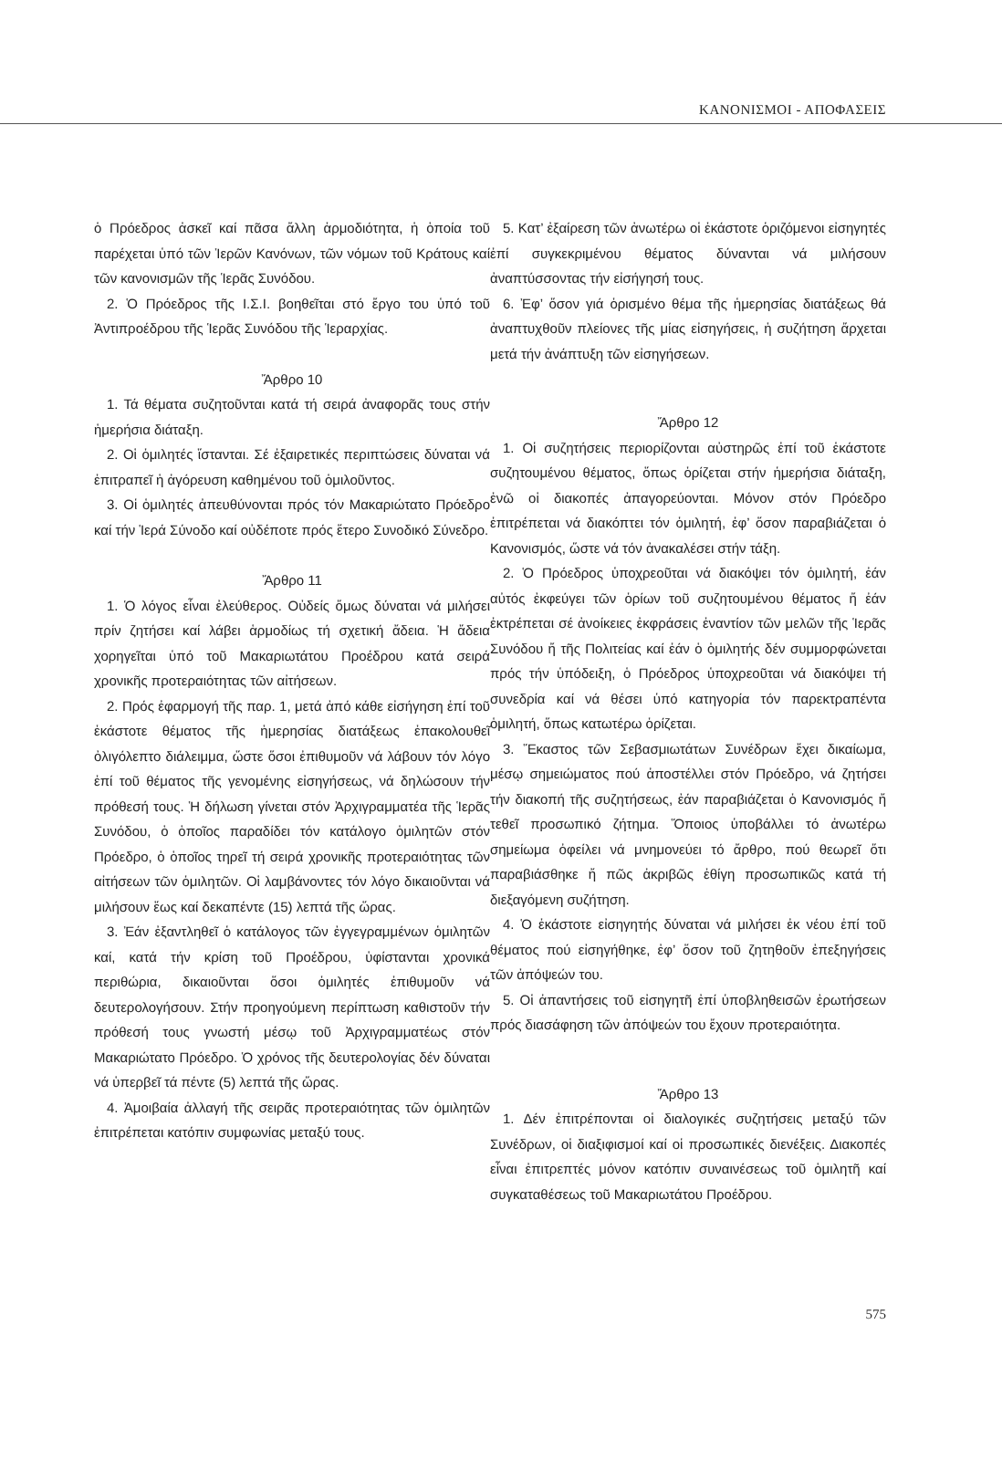ΚΑΝΟΝΙΣΜΟΙ - ΑΠΟΦΑΣΕΙΣ
ὁ Πρόεδρος ἀσκεῖ καί πᾶσα ἄλλη ἁρμοδιότητα, ἡ ὁποία τοῦ παρέχεται ὑπό τῶν Ἱερῶν Κανόνων, τῶν νόμων τοῦ Κράτους καί τῶν κανονισμῶν τῆς Ἱερᾶς Συνόδου.
2. Ὁ Πρόεδρος τῆς Ι.Σ.Ι. βοηθεῖται στό ἔργο του ὑπό τοῦ Ἀντιπροέδρου τῆς Ἱερᾶς Συνόδου τῆς Ἱεραρχίας.
Ἄρθρο 10
1. Τά θέματα συζητοῦνται κατά τή σειρά ἀναφορᾶς τους στήν ἡμερήσια διάταξη.
2. Οἱ ὁμιλητές ἵστανται. Σέ ἐξαιρετικές περιπτώσεις δύναται νά ἐπιτραπεῖ ἡ ἀγόρευση καθημένου τοῦ ὁμιλοῦντος.
3. Οἱ ὁμιλητές ἀπευθύνονται πρός τόν Μακαριώτατο Πρόεδρο καί τήν Ἱερά Σύνοδο καί οὐδέποτε πρός ἕτερο Συνοδικό Σύνεδρο.
Ἄρθρο 11
1. Ὁ λόγος εἶναι ἐλεύθερος. Οὐδείς ὅμως δύναται νά μιλήσει πρίν ζητήσει καί λάβει ἁρμοδίως τή σχετική ἄδεια. Ἡ ἄδεια χορηγεῖται ὑπό τοῦ Μακαριωτάτου Προέδρου κατά σειρά χρονικῆς προτεραιότητας τῶν αἰτήσεων.
2. Πρός ἐφαρμογή τῆς παρ. 1, μετά ἀπό κάθε εἰσήγηση ἐπί τοῦ ἑκάστοτε θέματος τῆς ἡμερησίας διατάξεως ἐπακολουθεῖ ὀλιγόλεπτο διάλειμμα, ὥστε ὅσοι ἐπιθυμοῦν νά λάβουν τόν λόγο ἐπί τοῦ θέματος τῆς γενομένης εἰσηγήσεως, νά δηλώσουν τήν πρόθεσή τους. Ἡ δήλωση γίνεται στόν Ἀρχιγραμματέα τῆς Ἱερᾶς Συνόδου, ὁ ὁποῖος παραδίδει τόν κατάλογο ὁμιλητῶν στόν Πρόεδρο, ὁ ὁποῖος τηρεῖ τή σειρά χρονικῆς προτεραιότητας τῶν αἰτήσεων τῶν ὁμιλητῶν. Οἱ λαμβάνοντες τόν λόγο δικαιοῦνται νά μιλήσουν ἕως καί δεκαπέντε (15) λεπτά τῆς ὥρας.
3. Ἐάν ἐξαντληθεῖ ὁ κατάλογος τῶν ἐγγεγραμμένων ὁμιλητῶν καί, κατά τήν κρίση τοῦ Προέδρου, ὑφίστανται χρονικά περιθώρια, δικαιοῦνται ὅσοι ὁμιλητές ἐπιθυμοῦν νά δευτερολογήσουν. Στήν προηγούμενη περίπτωση καθιστοῦν τήν πρόθεσή τους γνωστή μέσῳ τοῦ Ἀρχιγραμματέως στόν Μακαριώτατο Πρόεδρο. Ὁ χρόνος τῆς δευτερολογίας δέν δύναται νά ὑπερβεῖ τά πέντε (5) λεπτά τῆς ὥρας.
4. Ἀμοιβαία ἀλλαγή τῆς σειρᾶς προτεραιότητας τῶν ὁμιλητῶν ἐπιτρέπεται κατόπιν συμφωνίας μεταξύ τους.
5. Κατ’ ἐξαίρεση τῶν ἀνωτέρω οἱ ἑκάστοτε ὁριζόμενοι εἰσηγητές ἐπί συγκεκριμένου θέματος δύνανται νά μιλήσουν ἀναπτύσσοντας τήν εἰσήγησή τους.
6. Ἐφ’ ὅσον γιά ὁρισμένο θέμα τῆς ἡμερησίας διατάξεως θά ἀναπτυχθοῦν πλείονες τῆς μίας εἰσηγήσεις, ἡ συζήτηση ἄρχεται μετά τήν ἀνάπτυξη τῶν εἰσηγήσεων.
Ἄρθρο 12
1. Οἱ συζητήσεις περιορίζονται αὐστηρῶς ἐπί τοῦ ἑκάστοτε συζητουμένου θέματος, ὅπως ὁρίζεται στήν ἡμερήσια διάταξη, ἐνῶ οἱ διακοπές ἀπαγορεύονται. Μόνον στόν Πρόεδρο ἐπιτρέπεται νά διακόπτει τόν ὁμιλητή, ἐφ’ ὅσον παραβιάζεται ὁ Κανονισμός, ὥστε νά τόν ἀνακαλέσει στήν τάξη.
2. Ὁ Πρόεδρος ὑποχρεοῦται νά διακόψει τόν ὁμιλητή, ἐάν αὐτός ἐκφεύγει τῶν ὁρίων τοῦ συζητουμένου θέματος ἤ ἐάν ἐκτρέπεται σέ ἀνοίκειες ἐκφράσεις ἐναντίον τῶν μελῶν τῆς Ἱερᾶς Συνόδου ἤ τῆς Πολιτείας καί ἐάν ὁ ὁμιλητής δέν συμμορφώνεται πρός τήν ὑπόδειξη, ὁ Πρόεδρος ὑποχρεοῦται νά διακόψει τή συνεδρία καί νά θέσει ὑπό κατηγορία τόν παρεκτραπέντα ὁμιλητή, ὅπως κατωτέρω ὁρίζεται.
3. Ἕκαστος τῶν Σεβασμιωτάτων Συνέδρων ἔχει δικαίωμα, μέσῳ σημειώματος πού ἀποστέλλει στόν Πρόεδρο, νά ζητήσει τήν διακοπή τῆς συζητήσεως, ἐάν παραβιάζεται ὁ Κανονισμός ἤ τεθεῖ προσωπικό ζήτημα. Ὅποιος ὑποβάλλει τό ἀνωτέρω σημείωμα ὀφείλει νά μνημονεύει τό ἄρθρο, πού θεωρεῖ ὅτι παραβιάσθηκε ἤ πῶς ἀκριβῶς ἐθίγη προσωπικῶς κατά τή διεξαγόμενη συζήτηση.
4. Ὁ ἑκάστοτε εἰσηγητής δύναται νά μιλήσει ἐκ νέου ἐπί τοῦ θέματος πού εἰσηγήθηκε, ἐφ’ ὅσον τοῦ ζητηθοῦν ἐπεξηγήσεις τῶν ἀπόψεών του.
5. Οἱ ἀπαντήσεις τοῦ εἰσηγητῆ ἐπί ὑποβληθεισῶν ἐρωτήσεων πρός διασάφηση τῶν ἀπόψεών του ἔχουν προτεραιότητα.
Ἄρθρο 13
1. Δέν ἐπιτρέπονται οἱ διαλογικές συζητήσεις μεταξύ τῶν Συνέδρων, οἱ διαξιφισμοί καί οἱ προσωπικές διενέξεις. Διακοπές εἶναι ἐπιτρεπτές μόνον κατόπιν συναινέσεως τοῦ ὁμιλητῆ καί συγκαταθέσεως τοῦ Μακαριωτάτου Προέδρου.
575